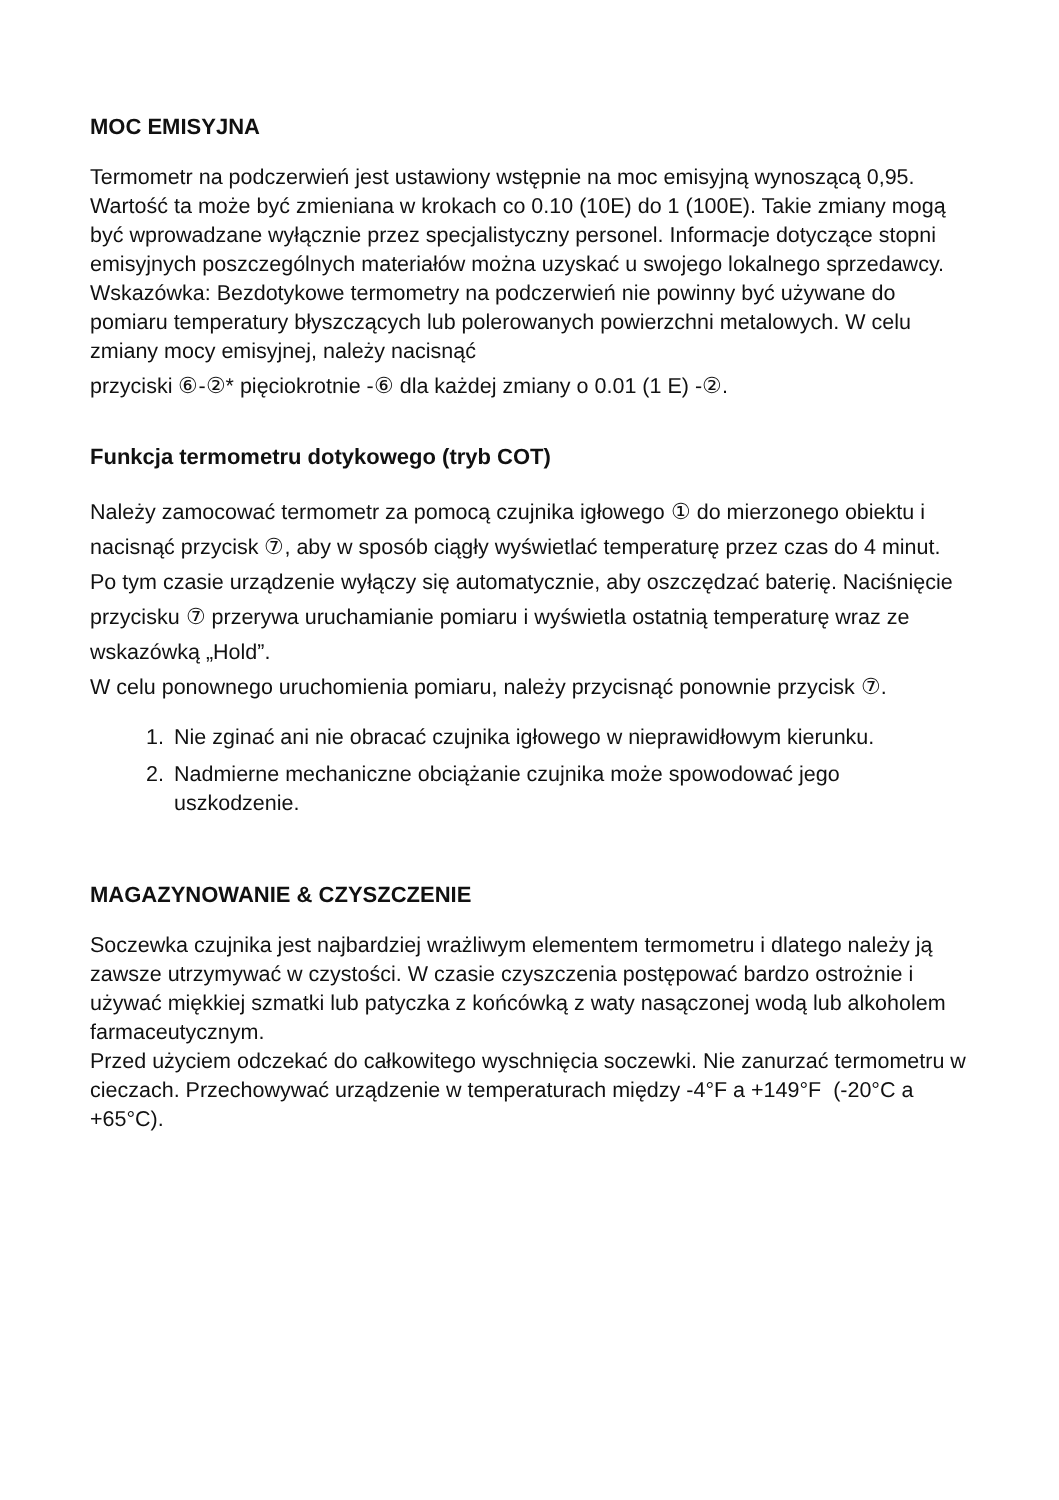MOC EMISYJNA
Termometr na podczerwień jest ustawiony wstępnie na moc emisyjną wynoszącą 0,95. Wartość ta może być zmieniana w krokach co 0.10 (10E) do 1 (100E). Takie zmiany mogą być wprowadzane wyłącznie przez specjalistyczny personel. Informacje dotyczące stopni emisyjnych poszczególnych materiałów można uzyskać u swojego lokalnego sprzedawcy.
Wskazówka: Bezdotykowe termometry na podczerwień nie powinny być używane do pomiaru temperatury błyszczących lub polerowanych powierzchni metalowych. W celu zmiany mocy emisyjnej, należy nacisnąć
przyciski ⑥-②* pięciokrotnie -⑥ dla każdej zmiany o 0.01 (1 E) -②.
Funkcja termometru dotykowego (tryb COT)
Należy zamocować termometr za pomocą czujnika igłowego ① do mierzonego obiektu i nacisnąć przycisk ⑦, aby w sposób ciągły wyświetlać temperaturę przez czas do 4 minut. Po tym czasie urządzenie wyłączy się automatycznie, aby oszczędzać baterię. Naciśnięcie przycisku ⑦ przerywa uruchamianie pomiaru i wyświetla ostatnią temperaturę wraz ze wskazówką „Hold”.
W celu ponownego uruchomienia pomiaru, należy przycisnąć ponownie przycisk ⑦.
1. Nie zginać ani nie obracać czujnika igłowego w nieprawidłowym kierunku.
2. Nadmierne mechaniczne obciążanie czujnika może spowodować jego uszkodzenie.
MAGAZYNOWANIE & CZYSZCZENIE
Soczewka czujnika jest najbardziej wrażliwym elementem termometru i dlatego należy ją zawsze utrzymywać w czystości. W czasie czyszczenia postępować bardzo ostrożnie i używać miękkiej szmatki lub patyczka z końcówką z waty nasączonej wodą lub alkoholem farmaceutycznym.
Przed użyciem odczekać do całkowitego wyschnięcia soczewki. Nie zanurzać termometru w cieczach. Przechowywać urządzenie w temperaturach między -4°F a +149°F (-20°C a +65°C).